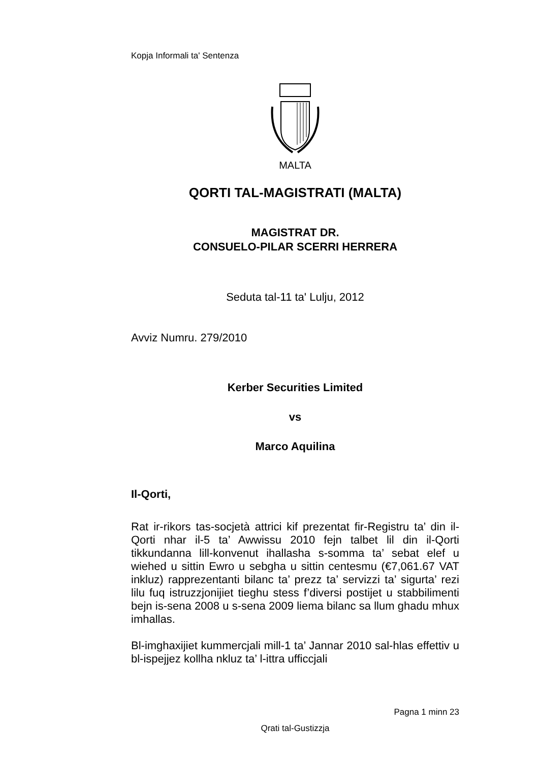Kopja Informali ta' Sentenza
MALTA
QORTI TAL-MAGISTRATI (MALTA)
MAGISTRAT DR.
CONSUELO-PILAR SCERRI HERRERA
Seduta tal-11 ta' Lulju, 2012
Avviz Numru. 279/2010
Kerber Securities Limited
vs
Marco Aquilina
Il-Qorti,
Rat ir-rikors tas-socjetà attrici kif prezentat fir-Registru ta’ din il-Qorti nhar il-5 ta’ Awwissu 2010 fejn talbet lil din il-Qorti tikkundanna lill-konvenut ihallasha s-somma ta’ sebat elef u wiehed u sittin Ewro u sebgha u sittin centesmu (€7,061.67 VAT inkluz) rapprezentanti bilanc ta’ prezz ta’ servizzi ta’ sigurta’ rezi lilu fuq istruzzjonijiet tieghu stess f’diversi postijet u stabbilimenti bejn is-sena 2008 u s-sena 2009 liema bilanc sa llum ghadu mhux imhallas.
Bl-imghaxijiet kummercjali mill-1 ta’ Jannar 2010 sal-hlas effettiv u bl-ispejjez kollha nkluz ta’ l-ittra ufficcjali
Pagna 1 minn 23
Qrati tal-Gustizzja